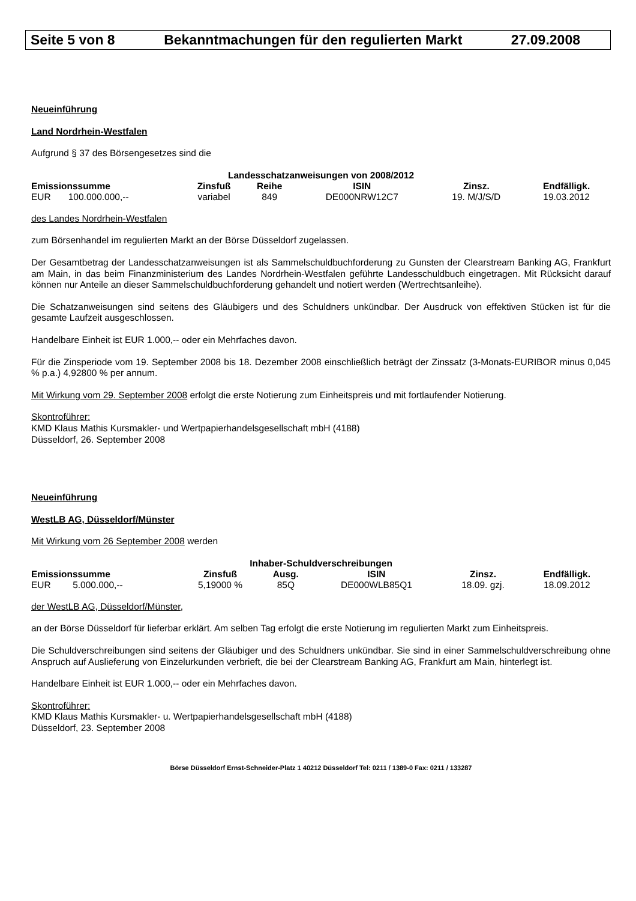Seite 5 von 8 Bekanntmachungen für den regulierten Markt 27.09.2008
Neueinführung
Land Nordrhein-Westfalen
Aufgrund § 37 des Börsengesetzes sind die
| Landesschatzanweisungen von 2008/2012 | | | | | | |
| --- | --- | --- | --- | --- | --- | --- |
| Emissionssumme | | Zinsfuß | Reihe | ISIN | Zinsz. | Endfälligk. |
| EUR | 100.000.000,-- | variabel | 849 | DE000NRW12C7 | 19. M/J/S/D | 19.03.2012 |
des Landes Nordrhein-Westfalen
zum Börsenhandel im regulierten Markt an der Börse Düsseldorf zugelassen.
Der Gesamtbetrag der Landesschatzanweisungen ist als Sammelschuldbuchforderung zu Gunsten der Clearstream Banking AG, Frankfurt am Main, in das beim Finanzministerium des Landes Nordrhein-Westfalen geführte Landesschuldbuch eingetragen. Mit Rücksicht darauf können nur Anteile an dieser Sammelschuldbuchforderung gehandelt und notiert werden (Wertrechtsanleihe).
Die Schatzanweisungen sind seitens des Gläubigers und des Schuldners unkündbar. Der Ausdruck von effektiven Stücken ist für die gesamte Laufzeit ausgeschlossen.
Handelbare Einheit ist EUR 1.000,-- oder ein Mehrfaches davon.
Für die Zinsperiode vom 19. September 2008 bis 18. Dezember 2008 einschließlich beträgt der Zinssatz (3-Monats-EURIBOR minus 0,045 % p.a.) 4,92800 % per annum.
Mit Wirkung vom 29. September 2008 erfolgt die erste Notierung zum Einheitspreis und mit fortlaufender Notierung.
Skontroführer:
KMD Klaus Mathis Kursmakler- und Wertpapierhandelsgesellschaft mbH (4188)
Düsseldorf, 26. September 2008
Neueinführung
WestLB AG, Düsseldorf/Münster
Mit Wirkung vom 26 September 2008 werden
| Inhaber-Schuldverschreibungen | | | | | | |
| --- | --- | --- | --- | --- | --- | --- |
| Emissionssumme | | Zinsfuß | Ausg. | ISIN | Zinsz. | Endfälligk. |
| EUR | 5.000.000,-- | 5,19000 % | 85Q | DE000WLB85Q1 | 18.09. gzj. | 18.09.2012 |
der WestLB AG, Düsseldorf/Münster,
an der Börse Düsseldorf für lieferbar erklärt. Am selben Tag erfolgt die erste Notierung im regulierten Markt zum Einheitspreis.
Die Schuldverschreibungen sind seitens der Gläubiger und des Schuldners unkündbar. Sie sind in einer Sammelschuldverschreibung ohne Anspruch auf Auslieferung von Einzelurkunden verbrieft, die bei der Clearstream Banking AG, Frankfurt am Main, hinterlegt ist.
Handelbare Einheit ist EUR 1.000,-- oder ein Mehrfaches davon.
Skontroführer:
KMD Klaus Mathis Kursmakler- u. Wertpapierhandelsgesellschaft mbH (4188)
Düsseldorf, 23. September 2008
Börse Düsseldorf Ernst-Schneider-Platz 1 40212 Düsseldorf Tel: 0211 / 1389-0 Fax: 0211 / 133287